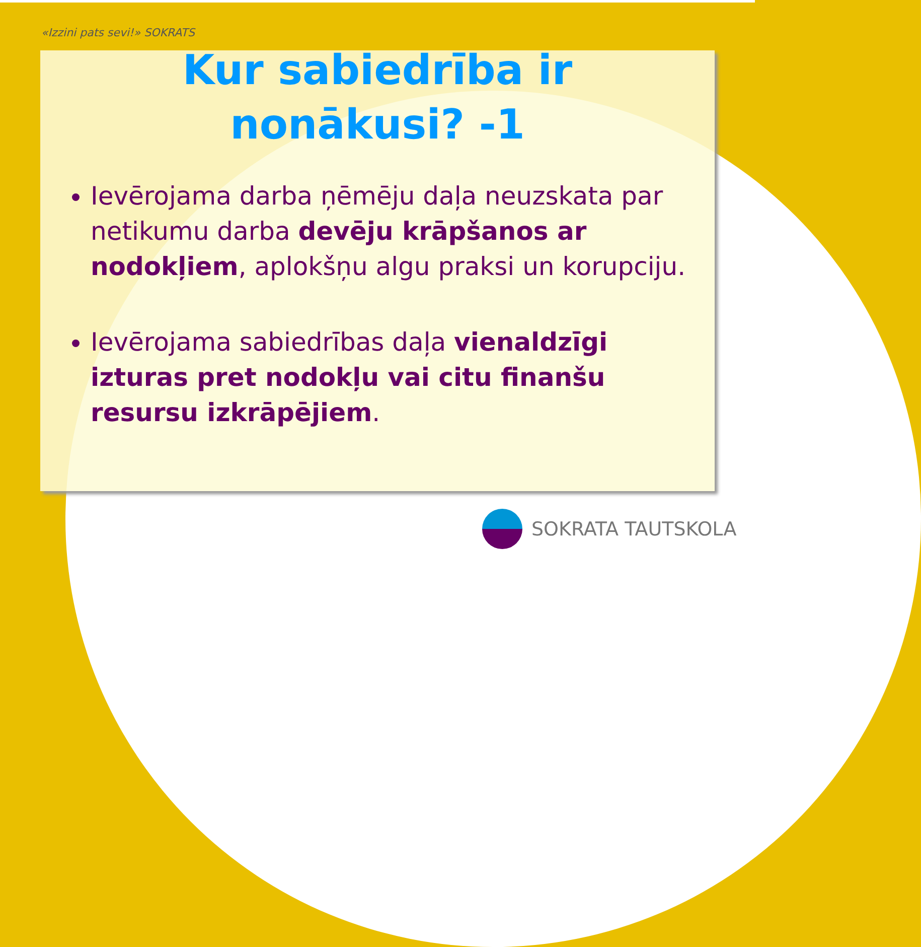«Izzini pats sevi!» SOKRATS
Kur sabiedrība ir
nonākusi? -1
Ievērojama darba ņēmēju daļa neuzskata par netikumu darba devēju krāpšanos ar nodokļiem, aplokšņu algu praksi un korupciju.
Ievērojama sabiedrības daļa vienaldzīgi izturas pret nodokļu vai citu finanšu resursu izkrāpējiem.
SOKRATA TAUTSKOLA